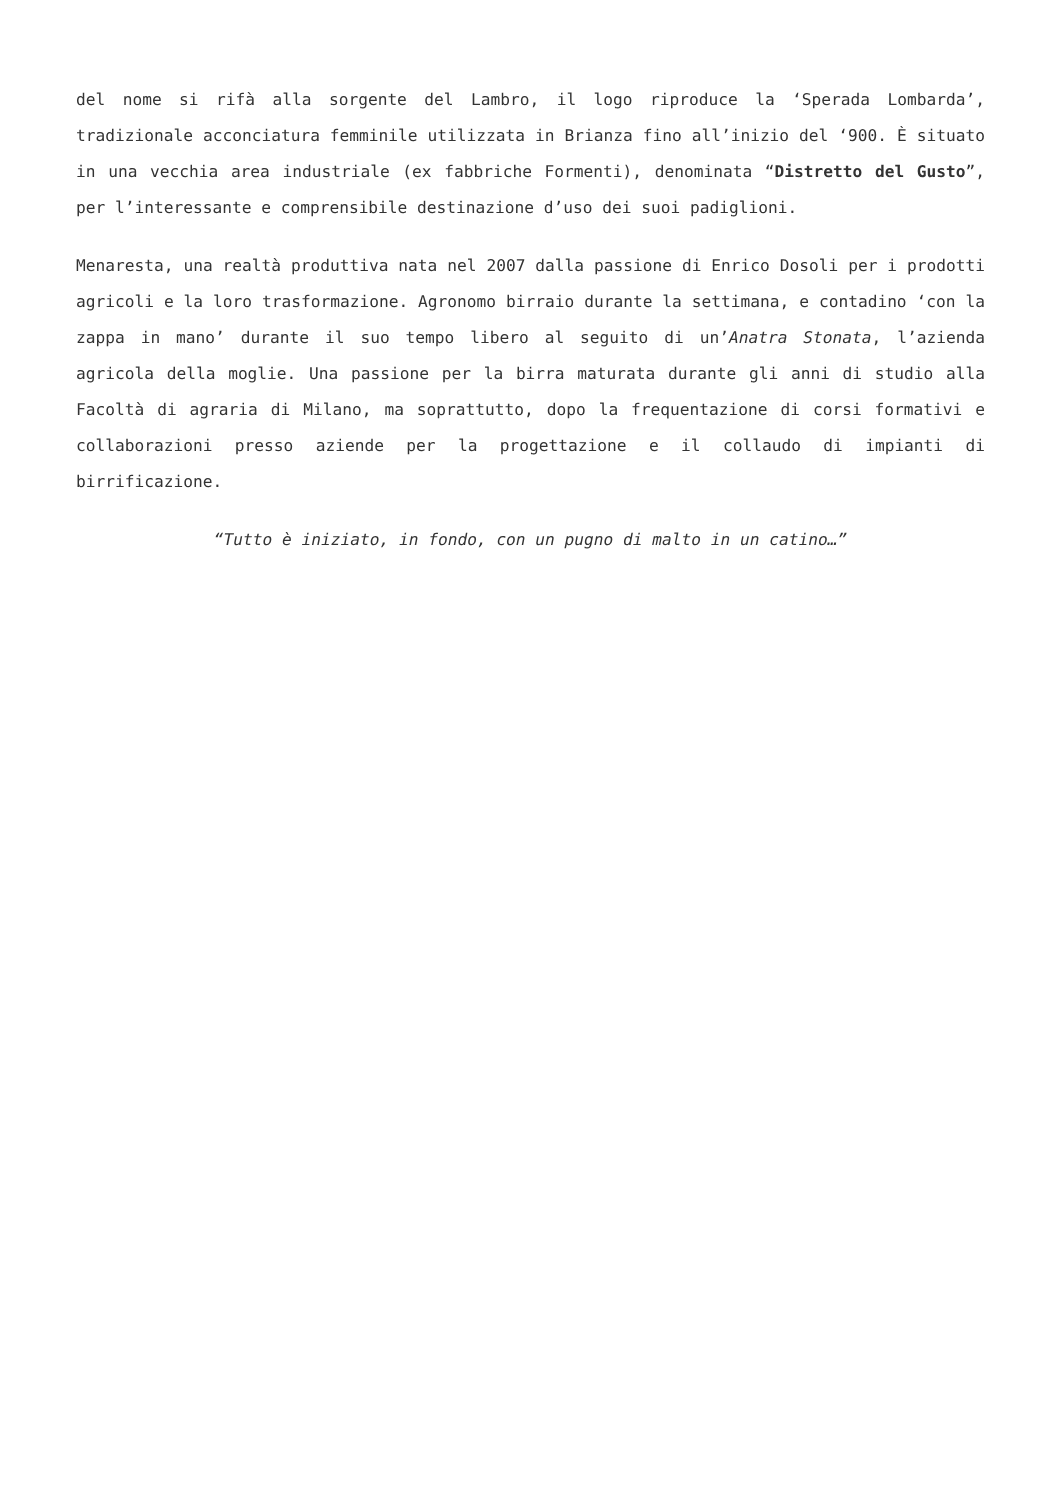del nome si rifà alla sorgente del Lambro, il logo riproduce la ‘Sperada Lombarda’, tradizionale acconciatura femminile utilizzata in Brianza fino all’inizio del ‘900. È situato in una vecchia area industriale (ex fabbriche Formenti), denominata “Distretto del Gusto”, per l’interessante e comprensibile destinazione d’uso dei suoi padiglioni.
Menaresta, una realtà produttiva nata nel 2007 dalla passione di Enrico Dosoli per i prodotti agricoli e la loro trasformazione. Agronomo birraio durante la settimana, e contadino ‘con la zappa in mano’ durante il suo tempo libero al seguito di un’Anatra Stonata, l’azienda agricola della moglie. Una passione per la birra maturata durante gli anni di studio alla Facoltà di agraria di Milano, ma soprattutto, dopo la frequentazione di corsi formativi e collaborazioni presso aziende per la progettazione e il collaudo di impianti di birrificazione.
“Tutto è iniziato, in fondo, con un pugno di malto in un catino…”